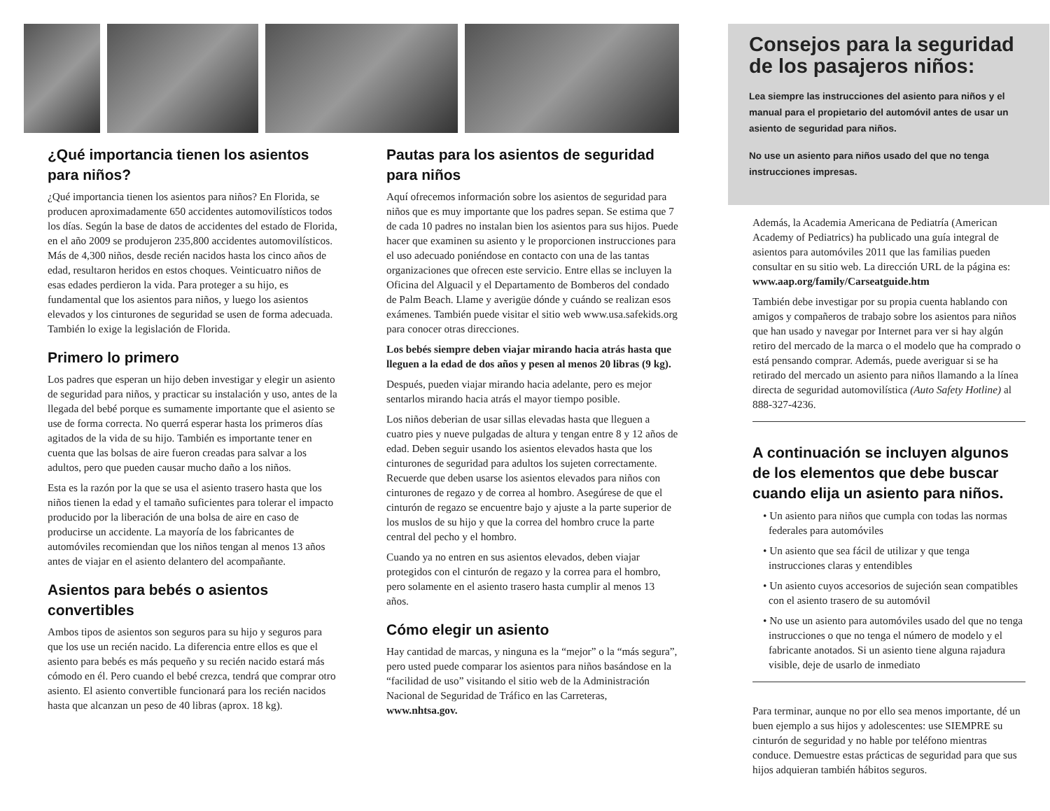¿Qué importancia tienen los asientos para niños?
¿Qué importancia tienen los asientos para niños? En Florida, se producen aproximadamente 650 accidentes automovilísticos todos los días. Según la base de datos de accidentes del estado de Florida, en el año 2009 se produjeron 235,800 accidentes automovilísticos. Más de 4,300 niños, desde recién nacidos hasta los cinco años de edad, resultaron heridos en estos choques. Veinticuatro niños de esas edades perdieron la vida. Para proteger a su hijo, es fundamental que los asientos para niños, y luego los asientos elevados y los cinturones de seguridad se usen de forma adecuada. También lo exige la legislación de Florida.
Primero lo primero
Los padres que esperan un hijo deben investigar y elegir un asiento de seguridad para niños, y practicar su instalación y uso, antes de la llegada del bebé porque es sumamente importante que el asiento se use de forma correcta. No querrá esperar hasta los primeros días agitados de la vida de su hijo. También es importante tener en cuenta que las bolsas de aire fueron creadas para salvar a los adultos, pero que pueden causar mucho daño a los niños.
Esta es la razón por la que se usa el asiento trasero hasta que los niños tienen la edad y el tamaño suficientes para tolerar el impacto producido por la liberación de una bolsa de aire en caso de producirse un accidente. La mayoría de los fabricantes de automóviles recomiendan que los niños tengan al menos 13 años antes de viajar en el asiento delantero del acompañante.
Asientos para bebés o asientos convertibles
Ambos tipos de asientos son seguros para su hijo y seguros para que los use un recién nacido. La diferencia entre ellos es que el asiento para bebés es más pequeño y su recién nacido estará más cómodo en él. Pero cuando el bebé crezca, tendrá que comprar otro asiento. El asiento convertible funcionará para los recién nacidos hasta que alcanzan un peso de 40 libras (aprox. 18 kg).
Pautas para los asientos de seguridad para niños
Aquí ofrecemos información sobre los asientos de seguridad para niños que es muy importante que los padres sepan. Se estima que 7 de cada 10 padres no instalan bien los asientos para sus hijos. Puede hacer que examinen su asiento y le proporcionen instrucciones para el uso adecuado poniéndose en contacto con una de las tantas organizaciones que ofrecen este servicio. Entre ellas se incluyen la Oficina del Alguacil y el Departamento de Bomberos del condado de Palm Beach. Llame y averigüe dónde y cuándo se realizan esos exámenes. También puede visitar el sitio web www.usa.safekids.org para conocer otras direcciones.
Los bebés siempre deben viajar mirando hacia atrás hasta que lleguen a la edad de dos años y pesen al menos 20 libras (9 kg).
Después, pueden viajar mirando hacia adelante, pero es mejor sentarlos mirando hacia atrás el mayor tiempo posible.
Los niños deberian de usar sillas elevadas hasta que lleguen a cuatro pies y nueve pulgadas de altura y tengan entre 8 y 12 años de edad. Deben seguir usando los asientos elevados hasta que los cinturones de seguridad para adultos los sujeten correctamente. Recuerde que deben usarse los asientos elevados para niños con cinturones de regazo y de correa al hombro. Asegúrese de que el cinturón de regazo se encuentre bajo y ajuste a la parte superior de los muslos de su hijo y que la correa del hombro cruce la parte central del pecho y el hombro.
Cuando ya no entren en sus asientos elevados, deben viajar protegidos con el cinturón de regazo y la correa para el hombro, pero solamente en el asiento trasero hasta cumplir al menos 13 años.
Cómo elegir un asiento
Hay cantidad de marcas, y ninguna es la “mejor” o la “más segura”, pero usted puede comparar los asientos para niños basándose en la “facilidad de uso” visitando el sitio web de la Administración Nacional de Seguridad de Tráfico en las Carreteras, www.nhtsa.gov.
Consejos para la seguridad de los pasajeros niños:
Lea siempre las instrucciones del asiento para niños y el manual para el propietario del automóvil antes de usar un asiento de seguridad para niños.
No use un asiento para niños usado del que no tenga instrucciones impresas.
Además, la Academia Americana de Pediatría (American Academy of Pediatrics) ha publicado una guía integral de asientos para automóviles 2011 que las familias pueden consultar en su sitio web. La dirección URL de la página es: www.aap.org/family/Carseatguide.htm
También debe investigar por su propia cuenta hablando con amigos y compañeros de trabajo sobre los asientos para niños que han usado y navegar por Internet para ver si hay algún retiro del mercado de la marca o el modelo que ha comprado o está pensando comprar. Además, puede averiguar si se ha retirado del mercado un asiento para niños llamando a la línea directa de seguridad automovilística (Auto Safety Hotline) al 888-327-4236.
A continuación se incluyen algunos de los elementos que debe buscar cuando elija un asiento para niños.
• Un asiento para niños que cumpla con todas las normas federales para automóviles
• Un asiento que sea fácil de utilizar y que tenga instrucciones claras y entendibles
• Un asiento cuyos accesorios de sujeción sean compatibles con el asiento trasero de su automóvil
• No use un asiento para automóviles usado del que no tenga instrucciones o que no tenga el número de modelo y el fabricante anotados. Si un asiento tiene alguna rajadura visible, deje de usarlo de inmediato
Para terminar, aunque no por ello sea menos importante, dé un buen ejemplo a sus hijos y adolescentes: use SIEMPRE su cinturón de seguridad y no hable por teléfono mientras conduce. Demuestre estas prácticas de seguridad para que sus hijos adquieran también hábitos seguros.